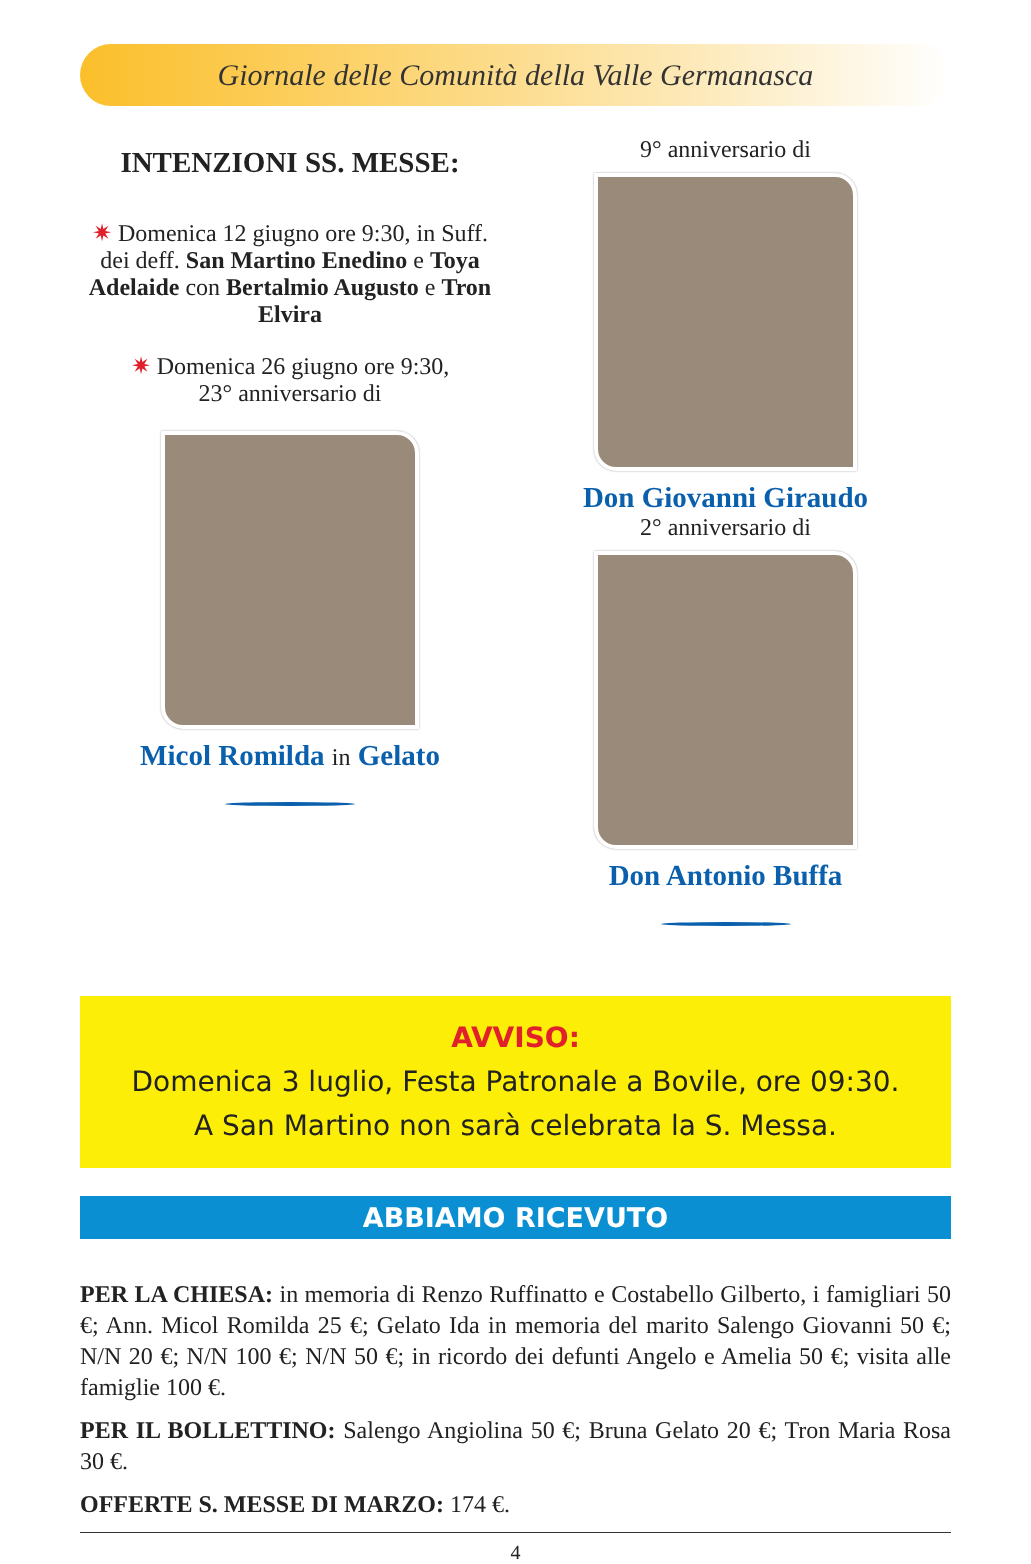Giornale delle Comunità della Valle Germanasca
INTENZIONI SS. MESSE:
✷ Domenica 12 giugno ore 9:30, in Suff. dei deff. San Martino Enedino e Toya Adelaide con Bertalmio Augusto e Tron Elvira
✷ Domenica 26 giugno ore 9:30,
23° anniversario di
Micol Romilda in Gelato
9° anniversario di
Don Giovanni Giraudo
2° anniversario di
Don Antonio Buffa
AVVISO:
Domenica 3 luglio, Festa Patronale a Bovile, ore 09:30.
A San Martino non sarà celebrata la S. Messa.
ABBIAMO RICEVUTO
PER LA CHIESA: in memoria di Renzo Ruffinatto e Costabello Gilberto, i famigliari 50 €; Ann. Micol Romilda 25 €; Gelato Ida in memoria del marito Salengo Giovanni 50 €; N/N 20 €; N/N 100 €; N/N 50 €; in ricordo dei defunti Angelo e Amelia 50 €; visita alle famiglie 100 €.
PER IL BOLLETTINO: Salengo Angiolina 50 €; Bruna Gelato 20 €; Tron Maria Rosa 30 €.
OFFERTE S. MESSE DI MARZO: 174 €.
4